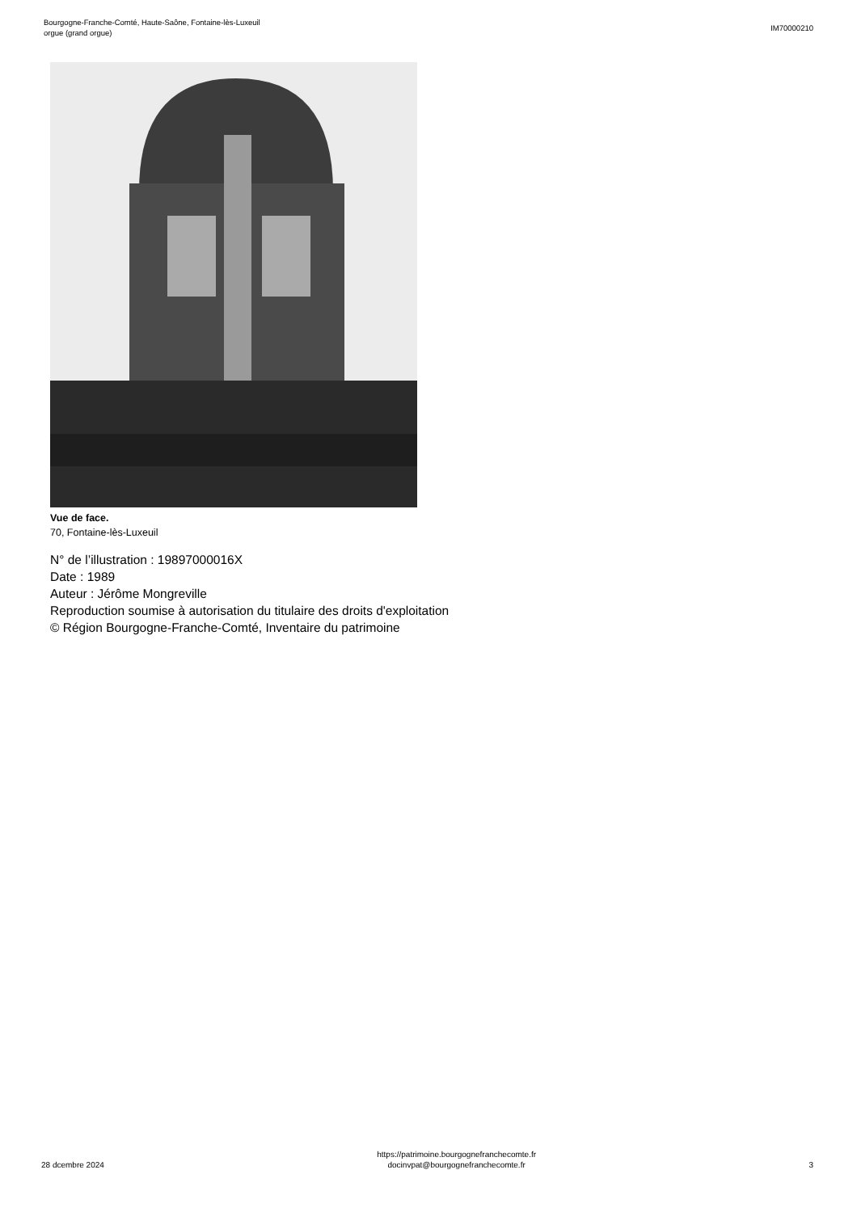Bourgogne-Franche-Comté, Haute-Saône, Fontaine-lès-Luxeuil
orgue (grand orgue)
IM70000210
Vue de face.
70, Fontaine-lès-Luxeuil
N° de l’illustration : 19897000016X
Date : 1989
Auteur : Jérôme Mongreville
Reproduction soumise à autorisation du titulaire des droits d'exploitation
© Région Bourgogne-Franche-Comté, Inventaire du patrimoine
28 dcembre 2024
https://patrimoine.bourgognefranchecomte.fr
docinvpat@bourgognefranchecomte.fr
3